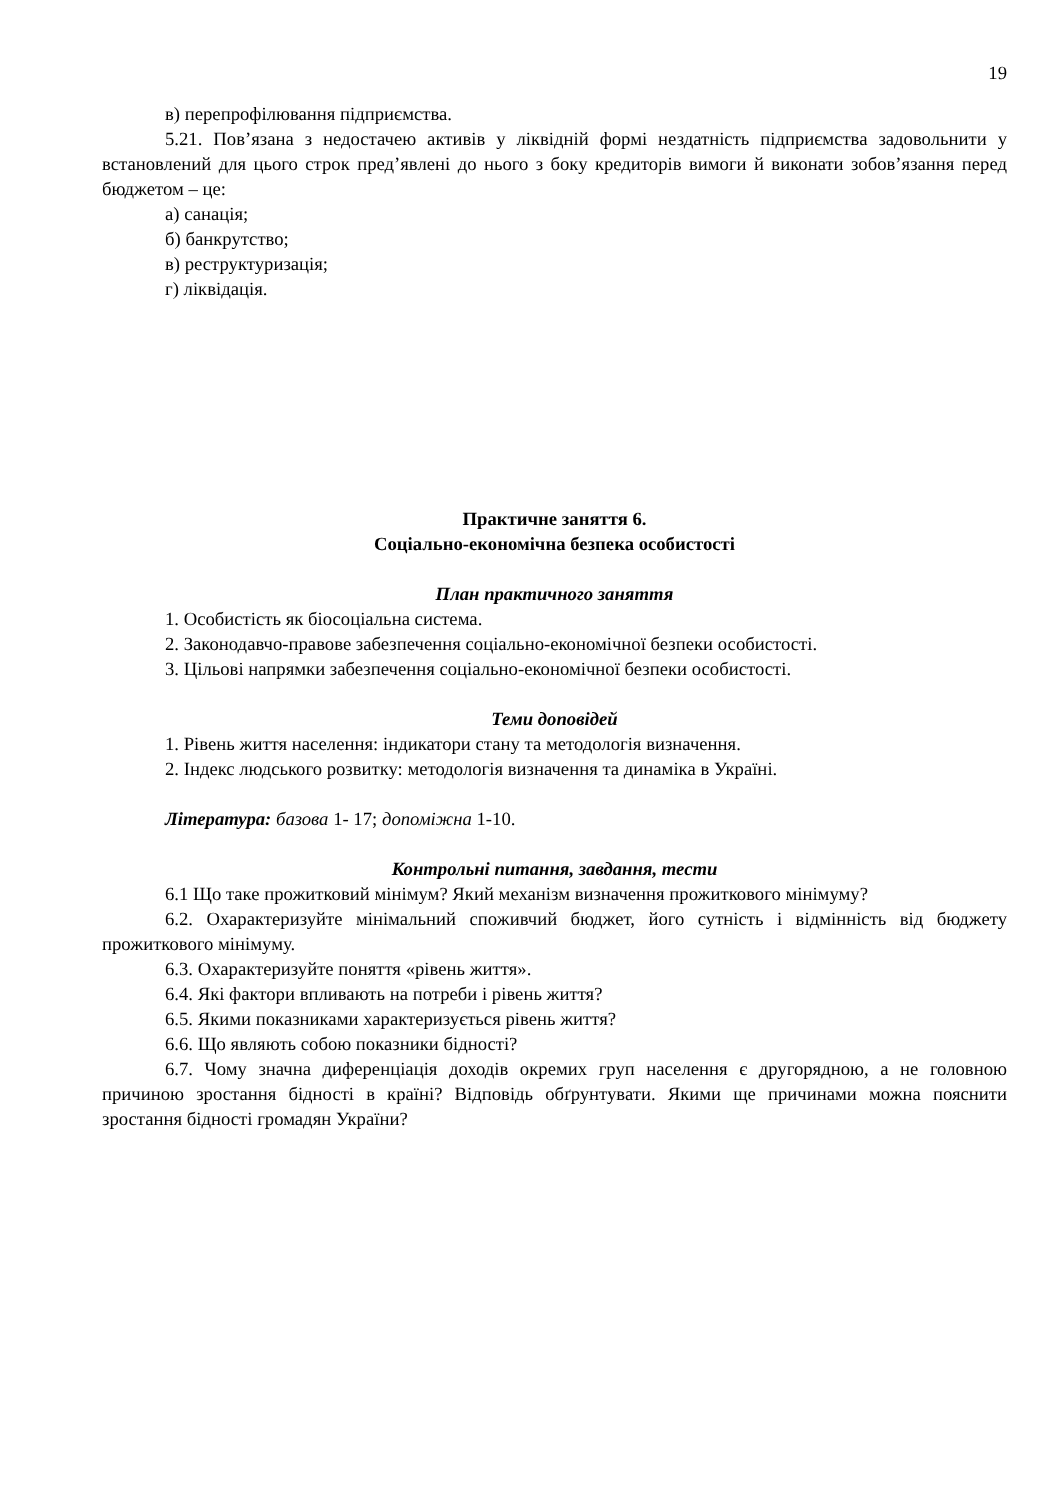19
в) перепрофілювання підприємства.
5.21. Пов’язана з недостачею активів у ліквідній формі нездатність підприємства задовольнити у встановлений для цього строк пред’явлені до нього з боку кредиторів вимоги й виконати зобов’язання перед бюджетом – це:
а) санація;
б) банкрутство;
в) реструктуризація;
г) ліквідація.
Практичне заняття 6.
Соціально-економічна безпека особистості
План практичного заняття
1. Особистість як біосоціальна система.
2. Законодавчо-правове забезпечення соціально-економічної безпеки особистості.
3. Цільові напрямки забезпечення соціально-економічної безпеки особистості.
Теми доповідей
1. Рівень життя населення: індикатори стану та методологія визначення.
2. Індекс людського розвитку: методологія визначення та динаміка в Україні.
Література: базова 1- 17; допоміжна 1-10.
Контрольні питання, завдання, тести
6.1 Що таке прожитковий мінімум? Який механізм визначення прожиткового мінімуму?
6.2. Охарактеризуйте мінімальний споживчий бюджет, його сутність і відмінність від бюджету прожиткового мінімуму.
6.3. Охарактеризуйте поняття «рівень життя».
6.4. Які фактори впливають на потреби і рівень життя?
6.5. Якими показниками характеризується рівень життя?
6.6. Що являють собою показники бідності?
6.7. Чому значна диференціація доходів окремих груп населення є другорядною, а не головною причиною зростання бідності в країні? Відповідь обґрунтувати. Якими ще причинами можна пояснити зростання бідності громадян України?